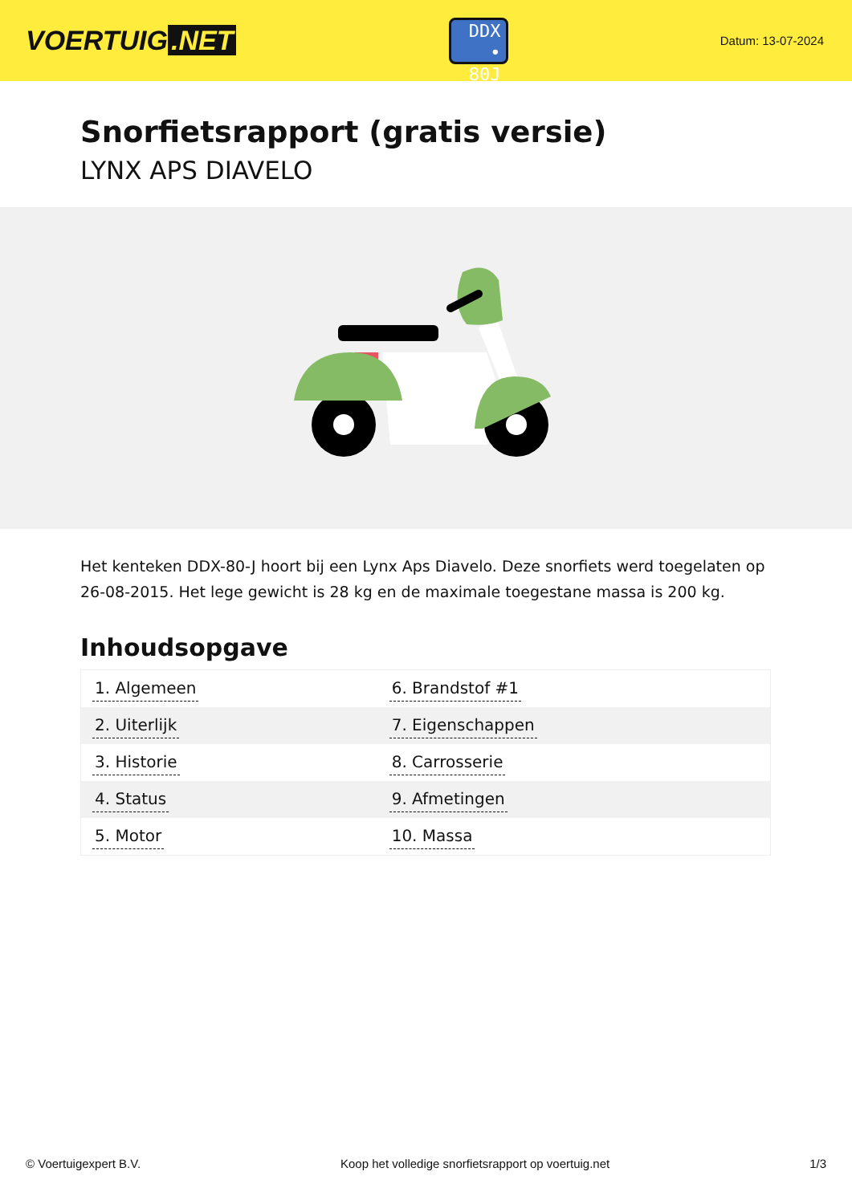VOERTUIG.NET
DDX
• 80J
Datum: 13-07-2024
Snorfietsrapport (gratis versie)
LYNX APS DIAVELO
Het kenteken DDX-80-J hoort bij een Lynx Aps Diavelo. Deze snorfiets werd toegelaten op 26-08-2015. Het lege gewicht is 28 kg en de maximale toegestane massa is 200 kg.
Inhoudsopgave
| 1. Algemeen | 6. Brandstof #1 |
| 2. Uiterlijk | 7. Eigenschappen |
| 3. Historie | 8. Carrosserie |
| 4. Status | 9. Afmetingen |
| 5. Motor | 10. Massa |
© Voertuigexpert B.V. Koop het volledige snorfietsrapport op voertuig.net 1/3